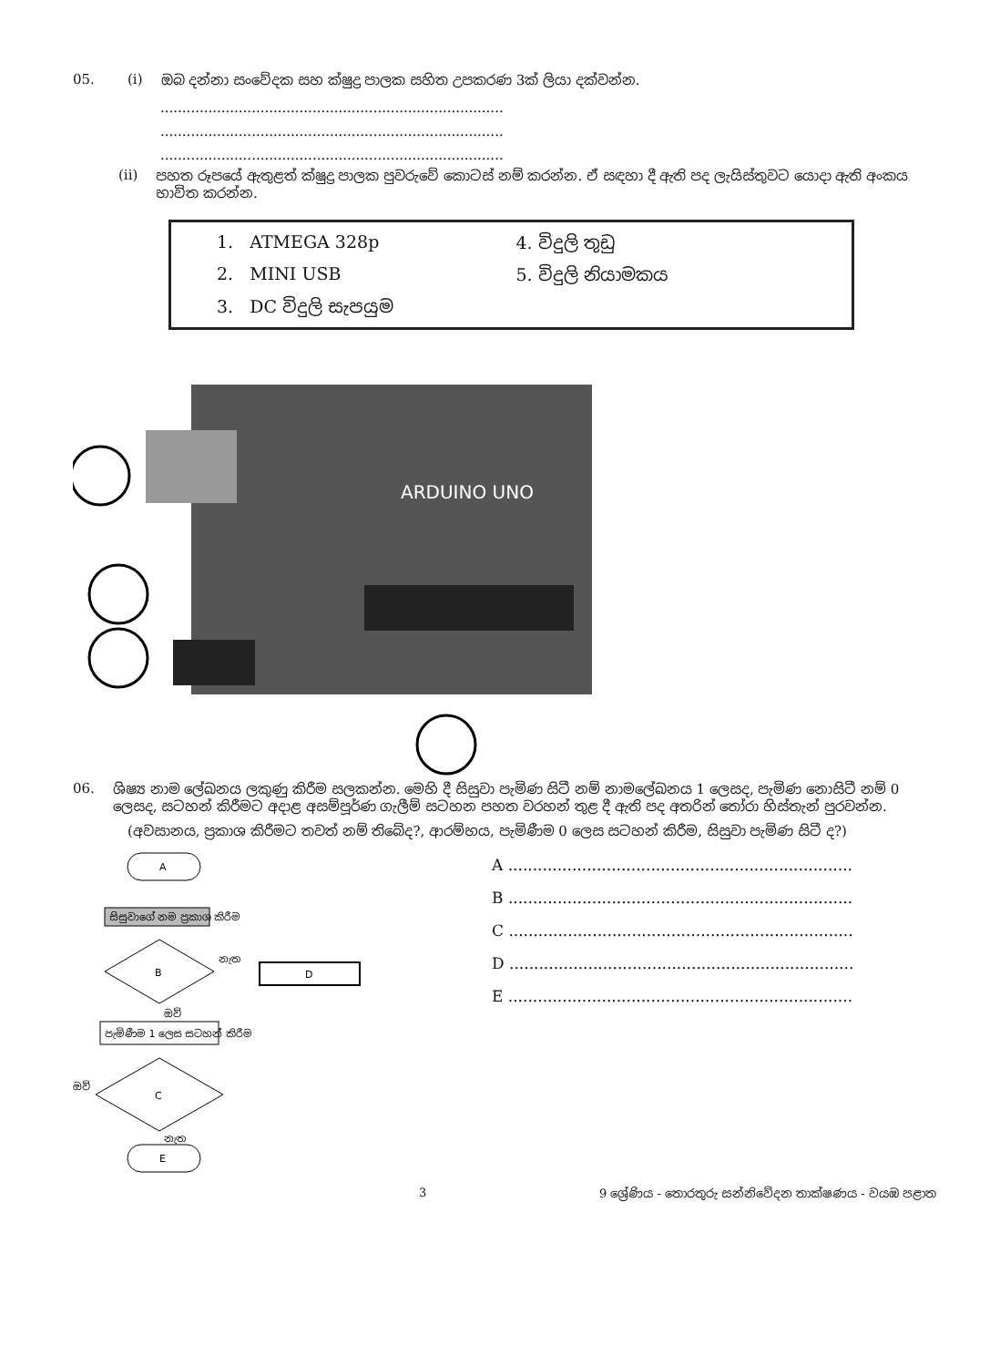05. (i) ඔබ දන්නා සංවේදක සහ ක්ෂුද්‍ර පාලක සහිත උපකරණ 3ක් ලියා දක්වන්න.
...............................................................................
...............................................................................
...............................................................................
(ii) පහත රූපයේ ඇතුළත් ක්ෂුද්‍ර පාලක පුවරුවේ කොටස් නම් කරන්න. ඒ සඳහා දී ඇති පද ලැයිස්තුවට යොදා ඇති අංකය භාවිත කරන්න.
1. ATMEGA 328p
4. විදුලි තුඩු
2. MINI USB
5. විදුලි නියාමකය
3. DC විදුලි සැපයුම
ARDUINO UNO
06. ශිෂ්‍ය නාම ලේඛනය ලකුණු කිරීම සලකන්න. මෙහි දී සිසුවා පැමිණ සිටී නම් නාමලේඛනය 1 ලෙසද, පැමිණ නොසිටී නම් 0 ලෙසද, සටහන් කිරීමට අදාළ අසම්පූර්ණ ගැලීම් සටහන පහත වරහන් තුළ දී ඇති පද අතරින් තෝරා හිස්තැන් පුරවන්න.
(අවසානය, ප්‍රකාශ කිරීමට තවත් නම් තිබේද?, ආරම්භය, පැමිණීම 0 ලෙස සටහන් කිරීම, සිසුවා පැමිණ සිටී ද?)
A
සිසුවාගේ නම ප්‍රකාශ කිරීම
B
නැත
D
ඔව්
පැමිණීම 1 ලෙස සටහන් කිරීම
ඔව්
C
නැත
E
A ......................................................................
B ......................................................................
C ......................................................................
D ......................................................................
E ......................................................................
3 9 ශ්‍රේණිය - තොරතුරු සන්නිවේදන තාක්ෂණය - වයඹ පළාත